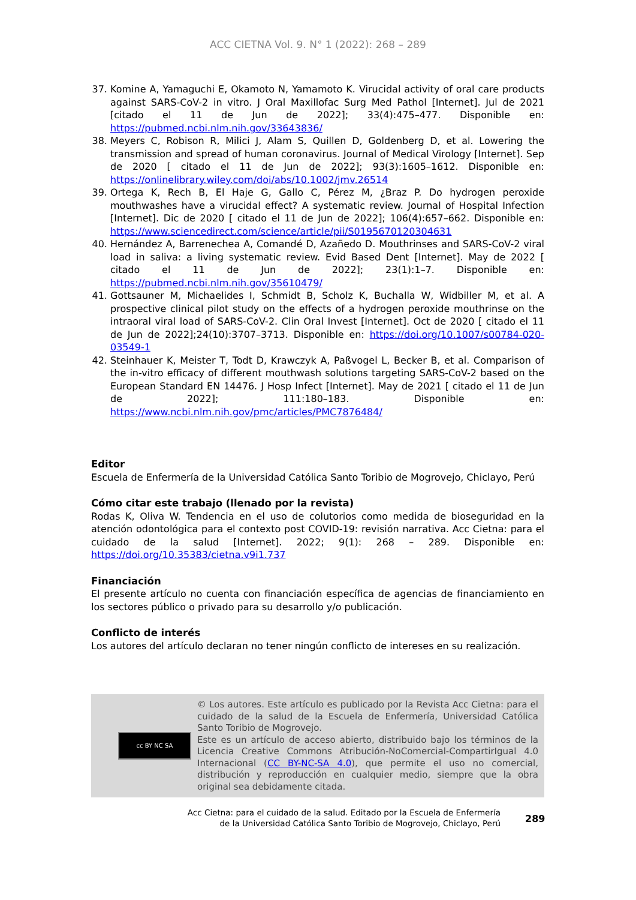ACC CIETNA Vol. 9. N° 1 (2022): 268 – 289
37. Komine A, Yamaguchi E, Okamoto N, Yamamoto K. Virucidal activity of oral care products against SARS-CoV-2 in vitro. J Oral Maxillofac Surg Med Pathol [Internet]. Jul de 2021 [citado el 11 de Jun de 2022]; 33(4):475–477. Disponible en: https://pubmed.ncbi.nlm.nih.gov/33643836/
38. Meyers C, Robison R, Milici J, Alam S, Quillen D, Goldenberg D, et al. Lowering the transmission and spread of human coronavirus. Journal of Medical Virology [Internet]. Sep de 2020 [ citado el 11 de Jun de 2022]; 93(3):1605–1612. Disponible en: https://onlinelibrary.wiley.com/doi/abs/10.1002/jmv.26514
39. Ortega K, Rech B, El Haje G, Gallo C, Pérez M, ¿Braz P. Do hydrogen peroxide mouthwashes have a virucidal effect? A systematic review. Journal of Hospital Infection [Internet]. Dic de 2020 [ citado el 11 de Jun de 2022]; 106(4):657–662. Disponible en: https://www.sciencedirect.com/science/article/pii/S0195670120304631
40. Hernández A, Barrenechea A, Comandé D, Azañedo D. Mouthrinses and SARS-CoV-2 viral load in saliva: a living systematic review. Evid Based Dent [Internet]. May de 2022 [ citado el 11 de Jun de 2022]; 23(1):1–7. Disponible en: https://pubmed.ncbi.nlm.nih.gov/35610479/
41. Gottsauner M, Michaelides I, Schmidt B, Scholz K, Buchalla W, Widbiller M, et al. A prospective clinical pilot study on the effects of a hydrogen peroxide mouthrinse on the intraoral viral load of SARS-CoV-2. Clin Oral Invest [Internet]. Oct de 2020 [ citado el 11 de Jun de 2022];24(10):3707–3713. Disponible en: https://doi.org/10.1007/s00784-020-03549-1
42. Steinhauer K, Meister T, Todt D, Krawczyk A, Paßvogel L, Becker B, et al. Comparison of the in-vitro efficacy of different mouthwash solutions targeting SARS-CoV-2 based on the European Standard EN 14476. J Hosp Infect [Internet]. May de 2021 [ citado el 11 de Jun de 2022]; 111:180–183. Disponible en: https://www.ncbi.nlm.nih.gov/pmc/articles/PMC7876484/
Editor
Escuela de Enfermería de la Universidad Católica Santo Toribio de Mogrovejo, Chiclayo, Perú
Cómo citar este trabajo (llenado por la revista)
Rodas K, Oliva W. Tendencia en el uso de colutorios como medida de bioseguridad en la atención odontológica para el contexto post COVID-19: revisión narrativa. Acc Cietna: para el cuidado de la salud [Internet]. 2022; 9(1): 268 – 289. Disponible en: https://doi.org/10.35383/cietna.v9i1.737
Financiación
El presente artículo no cuenta con financiación específica de agencias de financiamiento en los sectores público o privado para su desarrollo y/o publicación.
Conflicto de interés
Los autores del artículo declaran no tener ningún conflicto de intereses en su realización.
cc BY NC SA
© Los autores. Este artículo es publicado por la Revista Acc Cietna: para el cuidado de la salud de la Escuela de Enfermería, Universidad Católica Santo Toribio de Mogrovejo.
Este es un artículo de acceso abierto, distribuido bajo los términos de la Licencia Creative Commons Atribución-NoComercial-CompartirIgual 4.0 Internacional (CC BY-NC-SA 4.0), que permite el uso no comercial, distribución y reproducción en cualquier medio, siempre que la obra original sea debidamente citada.
Acc Cietna: para el cuidado de la salud. Editado por la Escuela de Enfermería de la Universidad Católica Santo Toribio de Mogrovejo, Chiclayo, Perú
289